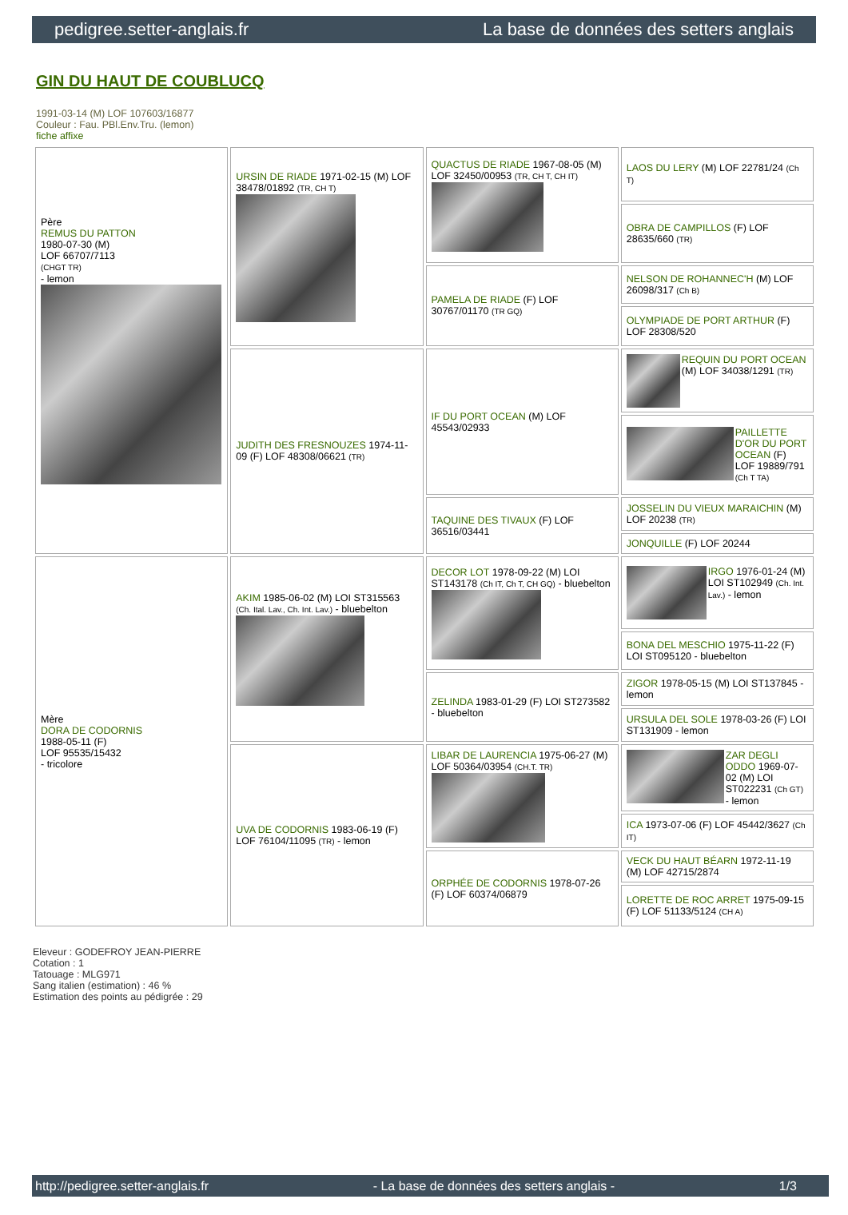pedigree.setter-anglais.fr La base de données des setters anglais
GIN DU HAUT DE COUBLUCQ
1991-03-14 (M) LOF 107603/16877
Couleur : Fau. PBl.Env.Tru. (lemon)
fiche affixe
| Père REMUS DU PATTON 1980-07-30 (M) LOF 66707/7113 (CHGT TR) - lemon | URSIN DE RIADE 1971-02-15 (M) LOF 38478/01892 (TR, CH T) | QUACTUS DE RIADE 1967-08-05 (M) LOF 32450/00953 (TR, CH T, CH IT) | LAOS DU LERY (M) LOF 22781/24 (Ch T) |
| | | | OBRA DE CAMPILLOS (F) LOF 28635/660 (TR) |
| | | PAMELA DE RIADE (F) LOF 30767/01170 (TR GQ) | NELSON DE ROHANNEC'H (M) LOF 26098/317 (Ch B) |
| | | | OLYMPIADE DE PORT ARTHUR (F) LOF 28308/520 |
| | JUDITH DES FRESNOUZES 1974-11-09 (F) LOF 48308/06621 (TR) | IF DU PORT OCEAN (M) LOF 45543/02933 | REQUIN DU PORT OCEAN (M) LOF 34038/1291 (TR) |
| | | | PAILLETTE D'OR DU PORT OCEAN (F) LOF 19889/791 (Ch T TA) |
| | | TAQUINE DES TIVAUX (F) LOF 36516/03441 | JOSSELIN DU VIEUX MARAICHIN (M) LOF 20238 (TR) |
| | | | JONQUILLE (F) LOF 20244 |
| Mère DORA DE CODORNIS 1988-05-11 (F) LOF 95535/15432 - tricolore | AKIM 1985-06-02 (M) LOI ST315563 (Ch. Ital. Lav., Ch. Int. Lav.) - bluebelton | DECOR LOT 1978-09-22 (M) LOI ST143178 (Ch IT, Ch T, CH GQ) - bluebelton | IRGO 1976-01-24 (M) LOI ST102949 (Ch. Int. Lav.) - lemon |
| | | | BONA DEL MESCHIO 1975-11-22 (F) LOI ST095120 - bluebelton |
| | | ZELINDA 1983-01-29 (F) LOI ST273582 - bluebelton | ZIGOR 1978-05-15 (M) LOI ST137845 - lemon |
| | | | URSULA DEL SOLE 1978-03-26 (F) LOI ST131909 - lemon |
| | UVA DE CODORNIS 1983-06-19 (F) LOF 76104/11095 (TR) - lemon | LIBAR DE LAURENCIA 1975-06-27 (M) LOF 50364/03954 (CH.T. TR) | ZAR DEGLI ODDO 1969-07-02 (M) LOI ST022231 (Ch GT) - lemon |
| | | | ICA 1973-07-06 (F) LOF 45442/3627 (Ch IT) |
| | | ORPHÉE DE CODORNIS 1978-07-26 (F) LOF 60374/06879 | VECK DU HAUT BÉARN 1972-11-19 (M) LOF 42715/2874 |
| | | | LORETTE DE ROC ARRET 1975-09-15 (F) LOF 51133/5124 (CH A) |
Eleveur : GODEFROY JEAN-PIERRE
Cotation : 1
Tatouage : MLG971
Sang italien (estimation) : 46 %
Estimation des points au pédigrée : 29
http://pedigree.setter-anglais.fr - La base de données des setters anglais - 1/3